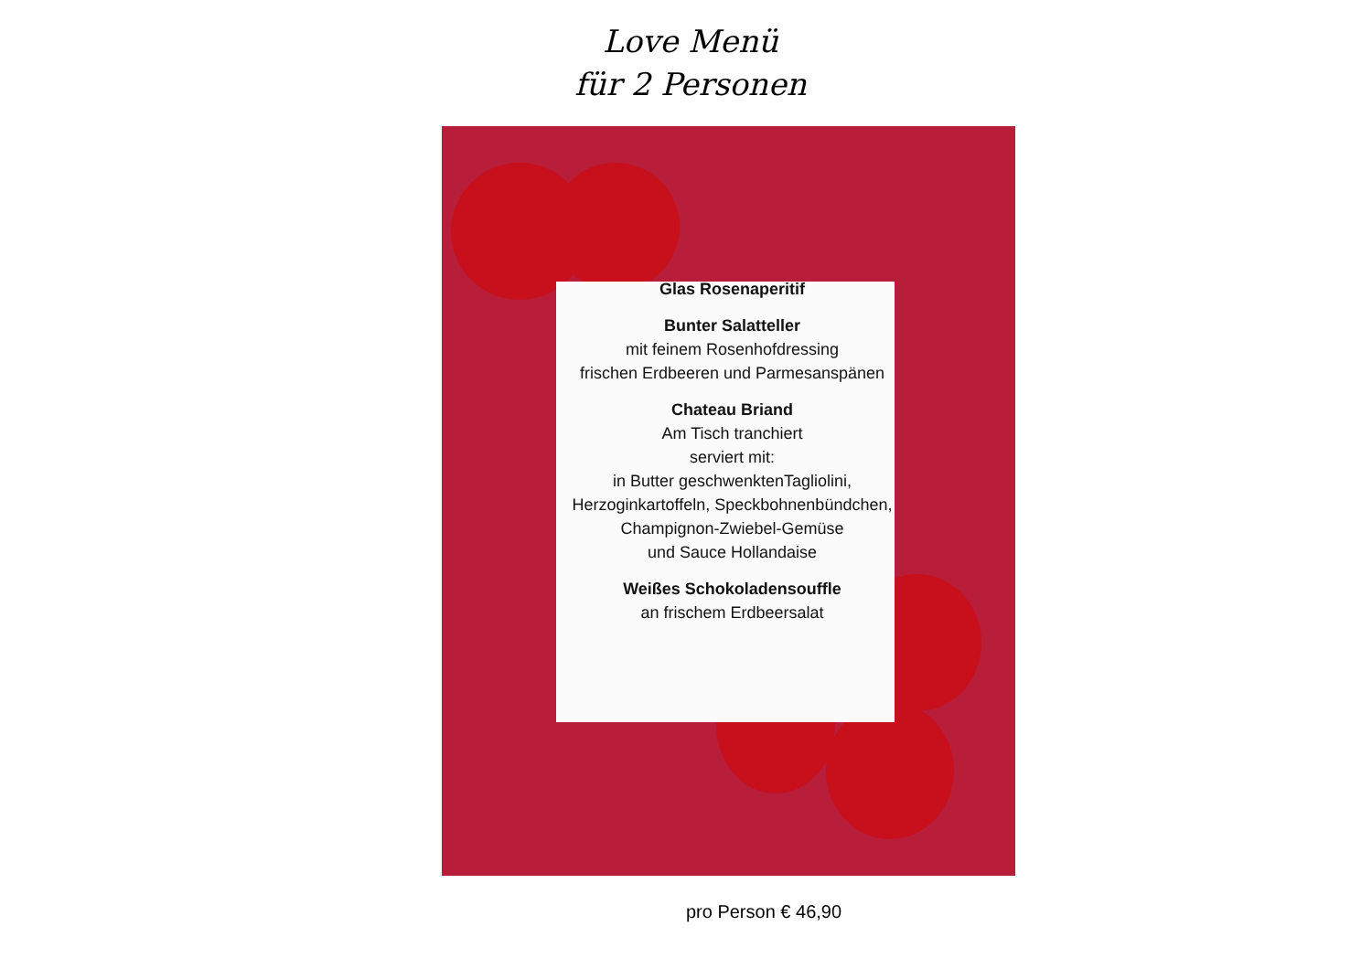Love Menü
für 2 Personen
Glas Rosenaperitif
Bunter Salatteller
mit feinem Rosenhofdressing
frischen Erdbeeren und Parmesanspänen
Chateau Briand
Am Tisch tranchiert
serviert mit:
in Butter geschwenktenTagliolini,
Herzoginkartoffeln, Speckbohnenbündchen,
Champignon-Zwiebel-Gemüse
und Sauce Hollandaise
Weißes Schokoladensouffle
an frischem Erdbeersalat
pro Person € 46,90